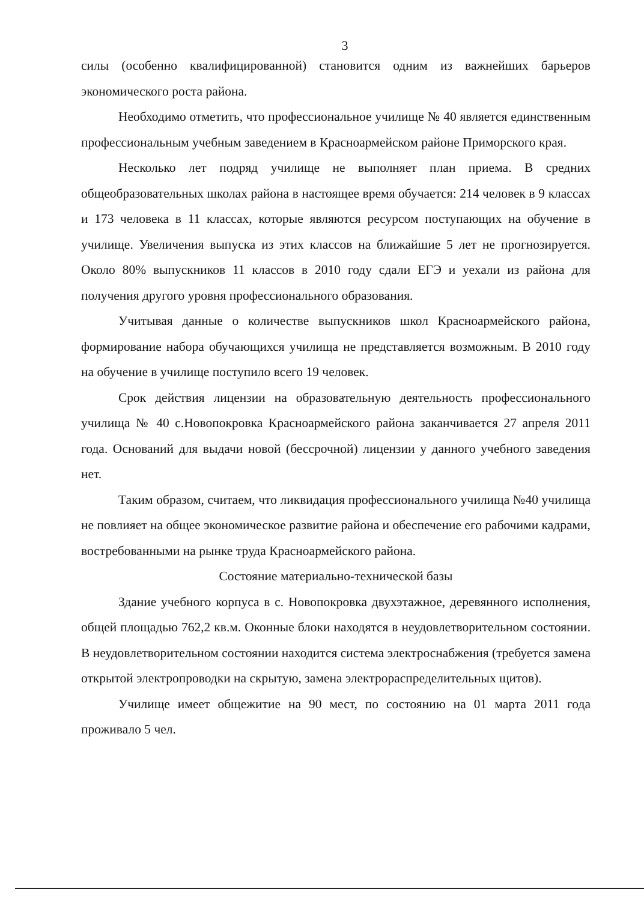3
силы (особенно квалифицированной) становится одним из важнейших барьеров экономического роста района.
Необходимо отметить, что профессиональное училище № 40 является единственным профессиональным учебным заведением в Красноармейском районе Приморского края.
Несколько лет подряд училище не выполняет план приема. В средних общеобразовательных школах района в настоящее время обучается: 214 человек в 9 классах и 173 человека в 11 классах, которые являются ресурсом поступающих на обучение в училище. Увеличения выпуска из этих классов на ближайшие 5 лет не прогнозируется. Около 80% выпускников 11 классов в 2010 году сдали ЕГЭ и уехали из района для получения другого уровня профессионального образования.
Учитывая данные о количестве выпускников школ Красноармейского района, формирование набора обучающихся училища не представляется возможным. В 2010 году на обучение в училище поступило всего 19 человек.
Срок действия лицензии на образовательную деятельность профессионального училища № 40 с.Новопокровка Красноармейского района заканчивается 27 апреля 2011 года. Оснований для выдачи новой (бессрочной) лицензии у данного учебного заведения нет.
Таким образом, считаем, что ликвидация профессионального училища №40 училища не повлияет на общее экономическое развитие района и обеспечение его рабочими кадрами, востребованными на рынке труда Красноармейского района.
Состояние материально-технической базы
Здание учебного корпуса в с. Новопокровка двухэтажное, деревянного исполнения, общей площадью 762,2 кв.м. Оконные блоки находятся в неудовлетворительном состоянии. В неудовлетворительном состоянии находится система электроснабжения (требуется замена открытой электропроводки на скрытую, замена электрораспределительных щитов).
Училище имеет общежитие на 90 мест, по состоянию на 01 марта 2011 года проживало 5 чел.